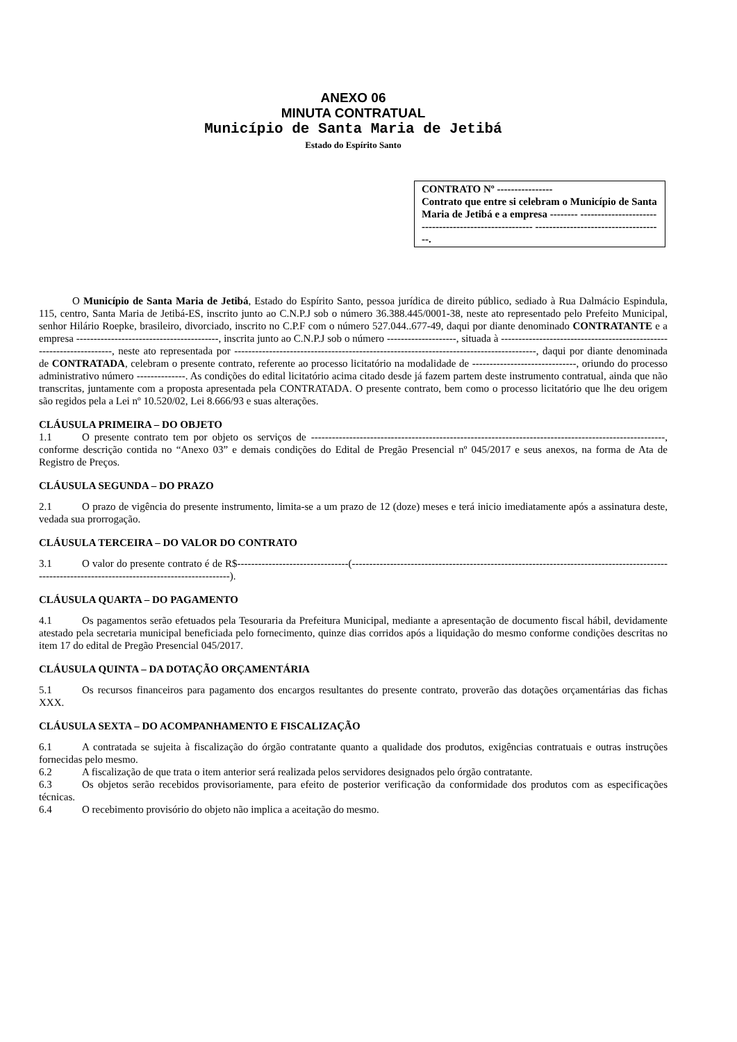ANEXO 06
MINUTA CONTRATUAL
Município de Santa Maria de Jetibá
Estado do Espírito Santo
CONTRATO Nº ----------------
Contrato que entre si celebram o Município de Santa Maria de Jetibá e a empresa -------- ------------------------------------------------------ -------------------------------------.
O Município de Santa Maria de Jetibá, Estado do Espírito Santo, pessoa jurídica de direito público, sediado à Rua Dalmácio Espindula, 115, centro, Santa Maria de Jetibá-ES, inscrito junto ao C.N.P.J sob o número 36.388.445/0001-38, neste ato representado pelo Prefeito Municipal, senhor Hilário Roepke, brasileiro, divorciado, inscrito no C.P.F com o número 527.044..677-49, daqui por diante denominado CONTRATANTE e a empresa -----------------------------------------, inscrita junto ao C.N.P.J sob o número --------------------, situada à ---------------------------------------------------------------------, neste ato representada por ---------------------------------------------------------------------------------------, daqui por diante denominada de CONTRATADA, celebram o presente contrato, referente ao processo licitatório na modalidade de ------------------------------, oriundo do processo administrativo número --------------. As condições do edital licitatório acima citado desde já fazem partem deste instrumento contratual, ainda que não transcritas, juntamente com a proposta apresentada pela CONTRATADA. O presente contrato, bem como o processo licitatório que lhe deu origem são regidos pela a Lei nº 10.520/02, Lei 8.666/93 e suas alterações.
CLÁUSULA PRIMEIRA – DO OBJETO
1.1 O presente contrato tem por objeto os serviços de ------------------------------------------------------------------------------------------------------, conforme descrição contida no “Anexo 03” e demais condições do Edital de Pregão Presencial nº 045/2017 e seus anexos, na forma de Ata de Registro de Preços.
CLÁUSULA SEGUNDA – DO PRAZO
2.1 O prazo de vigência do presente instrumento, limita-se a um prazo de 12 (doze) meses e terá inicio imediatamente após a assinatura deste, vedada sua prorrogação.
CLÁUSULA TERCEIRA – DO VALOR DO CONTRATO
3.1 O valor do presente contrato é de R$--------------------------------(--------------------------------------------------------------------------------------------------------------------------------------------------).
CLÁUSULA QUARTA – DO PAGAMENTO
4.1 Os pagamentos serão efetuados pela Tesouraria da Prefeitura Municipal, mediante a apresentação de documento fiscal hábil, devidamente atestado pela secretaria municipal beneficiada pelo fornecimento, quinze dias corridos após a liquidação do mesmo conforme condições descritas no item 17 do edital de Pregão Presencial 045/2017.
CLÁUSULA QUINTA – DA DOTAÇÃO ORÇAMENTÁRIA
5.1 Os recursos financeiros para pagamento dos encargos resultantes do presente contrato, proverão das dotações orçamentárias das fichas XXX.
CLÁUSULA SEXTA – DO ACOMPANHAMENTO E FISCALIZAÇÃO
6.1 A contratada se sujeita à fiscalização do órgão contratante quanto a qualidade dos produtos, exigências contratuais e outras instruções fornecidas pelo mesmo.
6.2 A fiscalização de que trata o item anterior será realizada pelos servidores designados pelo órgão contratante.
6.3 Os objetos serão recebidos provisoriamente, para efeito de posterior verificação da conformidade dos produtos com as especificações técnicas.
6.4 O recebimento provisório do objeto não implica a aceitação do mesmo.